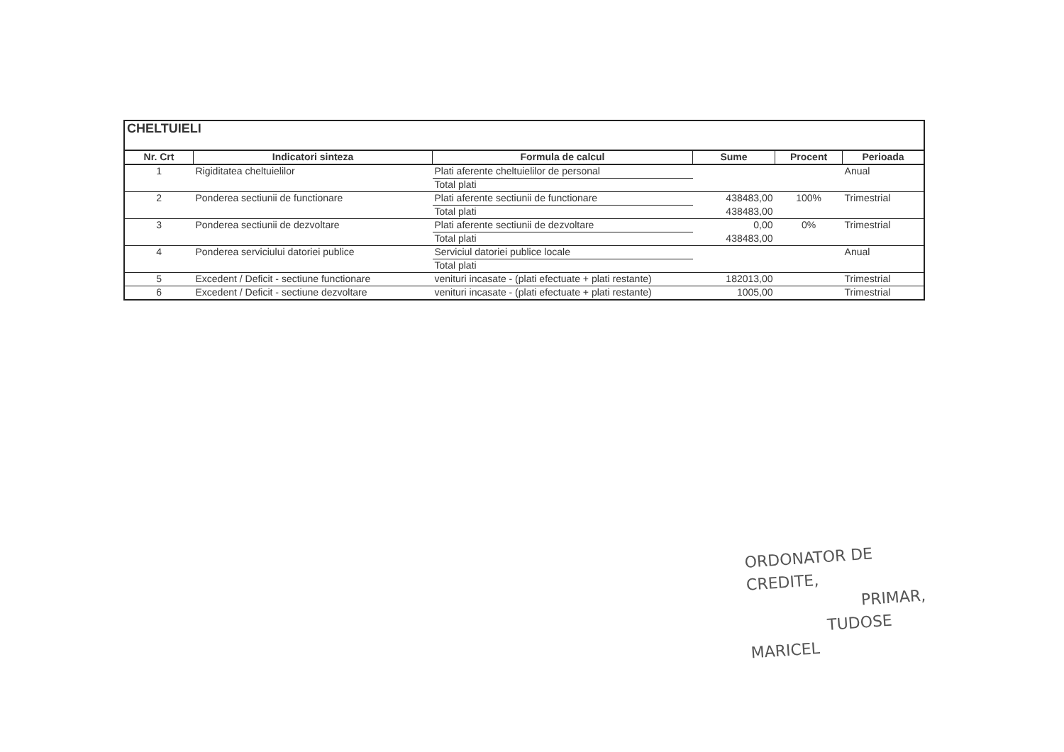| CHELTUIELI | | | | | |
| --- | --- | --- | --- | --- | --- |
| Nr. Crt | Indicatori sinteza | Formula de calcul | Sume | Procent | Perioada |
| 1 | Rigiditatea cheltuielilor | Plati aferente cheltuielilor de personal | | | Anual |
| | | Total plati | | | |
| 2 | Ponderea sectiunii de functionare | Plati aferente sectiunii de functionare | 438483,00 | 100% | Trimestrial |
| | | Total plati | 438483,00 | | |
| 3 | Ponderea sectiunii de dezvoltare | Plati aferente sectiunii de dezvoltare | 0,00 | 0% | Trimestrial |
| | | Total plati | 438483,00 | | |
| 4 | Ponderea serviciului datoriei publice | Serviciul datoriei publice locale | | | Anual |
| | | Total plati | | | |
| 5 | Excedent / Deficit - sectiune functionare | venituri incasate - (plati efectuate + plati restante) | 182013,00 | | Trimestrial |
| 6 | Excedent / Deficit - sectiune dezvoltare | venituri incasate - (plati efectuate + plati restante) | 1005,00 | | Trimestrial |
ORDONATOR DE CREDITE,
PRIMAR,
TUDOSE MARICEL